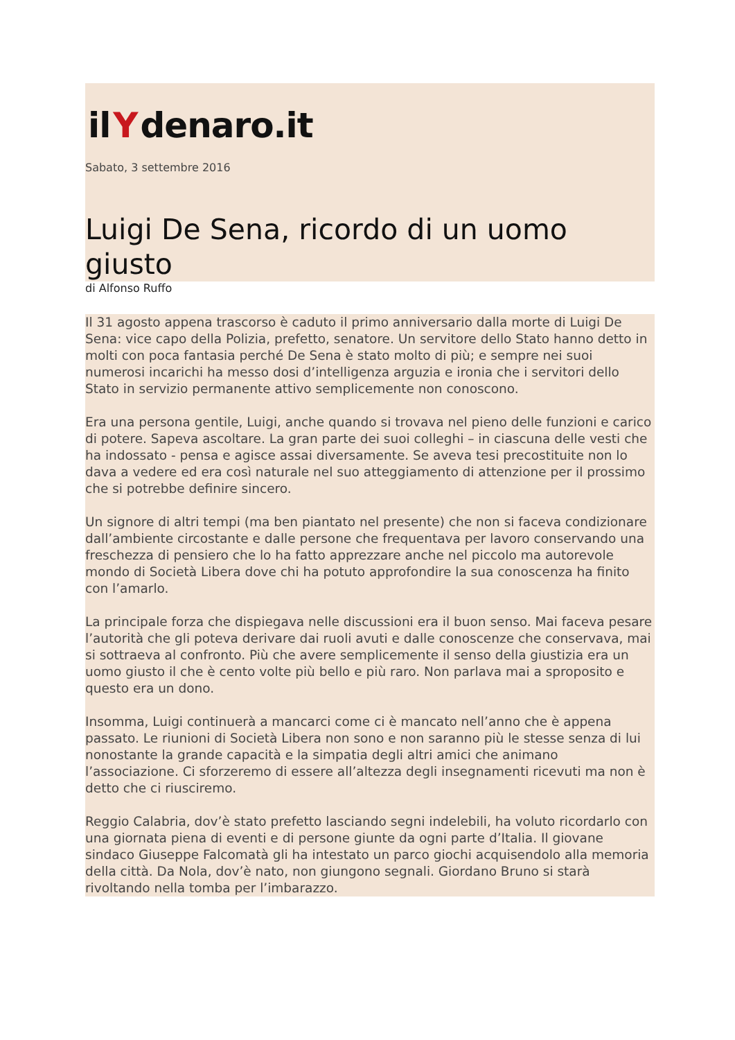il Y denaro.it
Sabato, 3 settembre 2016
Luigi De Sena, ricordo di un uomo giusto
di Alfonso Ruffo
Il 31 agosto appena trascorso è caduto il primo anniversario dalla morte di Luigi De Sena: vice capo della Polizia, prefetto, senatore. Un servitore dello Stato hanno detto in molti con poca fantasia perché De Sena è stato molto di più; e sempre nei suoi numerosi incarichi ha messo dosi d’intelligenza arguzia e ironia che i servitori dello Stato in servizio permanente attivo semplicemente non conoscono.
Era una persona gentile, Luigi, anche quando si trovava nel pieno delle funzioni e carico di potere. Sapeva ascoltare. La gran parte dei suoi colleghi – in ciascuna delle vesti che ha indossato - pensa e agisce assai diversamente. Se aveva tesi precostituite non lo dava a vedere ed era così naturale nel suo atteggiamento di attenzione per il prossimo che si potrebbe definire sincero.
Un signore di altri tempi (ma ben piantato nel presente) che non si faceva condizionare dall’ambiente circostante e dalle persone che frequentava per lavoro conservando una freschezza di pensiero che lo ha fatto apprezzare anche nel piccolo ma autorevole mondo di Società Libera dove chi ha potuto approfondire la sua conoscenza ha finito con l’amarlo.
La principale forza che dispiegava nelle discussioni era il buon senso. Mai faceva pesare l’autorità che gli poteva derivare dai ruoli avuti e dalle conoscenze che conservava, mai si sottraeva al confronto. Più che avere semplicemente il senso della giustizia era un uomo giusto il che è cento volte più bello e più raro. Non parlava mai a sproposito e questo era un dono.
Insomma, Luigi continuerà a mancarci come ci è mancato nell’anno che è appena passato. Le riunioni di Società Libera non sono e non saranno più le stesse senza di lui nonostante la grande capacità e la simpatia degli altri amici che animano l’associazione. Ci sforzeremo di essere all’altezza degli insegnamenti ricevuti ma non è detto che ci riusciremo.
Reggio Calabria, dov’è stato prefetto lasciando segni indelebili, ha voluto ricordarlo con una giornata piena di eventi e di persone giunte da ogni parte d’Italia. Il giovane sindaco Giuseppe Falcomatà gli ha intestato un parco giochi acquisendolo alla memoria della città. Da Nola, dov’è nato, non giungono segnali. Giordano Bruno si starà rivoltando nella tomba per l’imbarazzo.